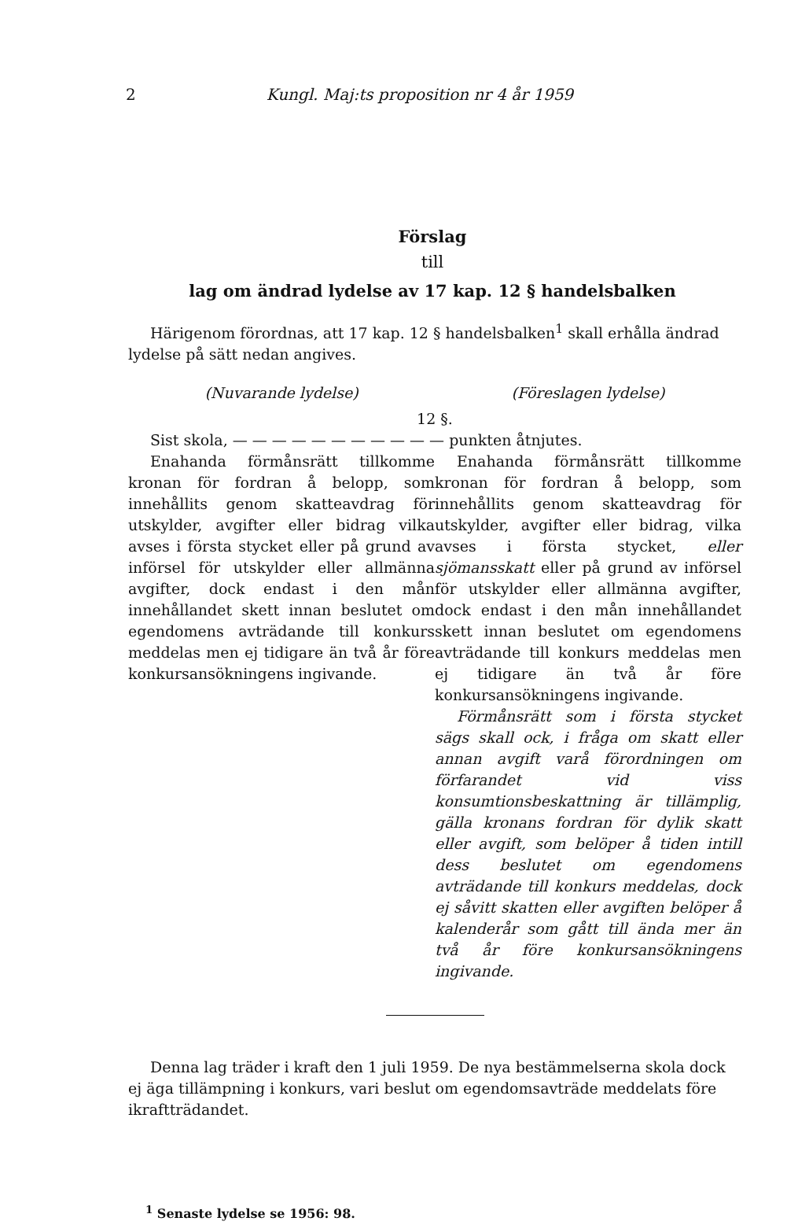2
Kungl. Maj:ts proposition nr 4 år 1959
Förslag
till
lag om ändrad lydelse av 17 kap. 12 § handelsbalken
Härigenom förordnas, att 17 kap. 12 § handelsbalken<sup>1</sup> skall erhålla ändrad lydelse på sätt nedan angives.
(Nuvarande lydelse) (Föreslagen lydelse)
12 §.
Sist skola, — — — — — — — — — — — punkten åtnjutes.
Enahanda förmånsrätt tillkomme kronan för fordran å belopp, som innehållits genom skatteavdrag för utskylder, avgifter eller bidrag vilka avses i första stycket eller på grund av införsel för utskylder eller allmänna avgifter, dock endast i den mån innehållandet skett innan beslutet om egendomens avträdande till konkurs meddelas men ej tidigare än två år före konkursansökningens ingivande.
Enahanda förmånsrätt tillkomme kronan för fordran å belopp, som innehållits genom skatteavdrag för utskylder, avgifter eller bidrag, vilka avses i första stycket, eller sjömansskatt eller på grund av införsel för utskylder eller allmänna avgifter, dock endast i den mån innehållandet skett innan beslutet om egendomens avträdande till konkurs meddelas men ej tidigare än två år före konkursansökningens ingivande.
Förmånsrätt som i första stycket sägs skall ock, i fråga om skatt eller annan avgift varå förordningen om förfarandet vid viss konsumtionsbeskattning är tillämplig, gälla kronans fordran för dylik skatt eller avgift, som belöper å tiden intill dess beslutet om egendomens avträdande till konkurs meddelas, dock ej såvitt skatten eller avgiften belöper å kalenderår som gått till ända mer än två år före konkursansökningens ingivande.
Denna lag träder i kraft den 1 juli 1959. De nya bestämmelserna skola dock ej äga tillämpning i konkurs, vari beslut om egendomsavträde meddelats före ikraftträdandet.
<sup>1</sup> Senaste lydelse se 1956: 98.